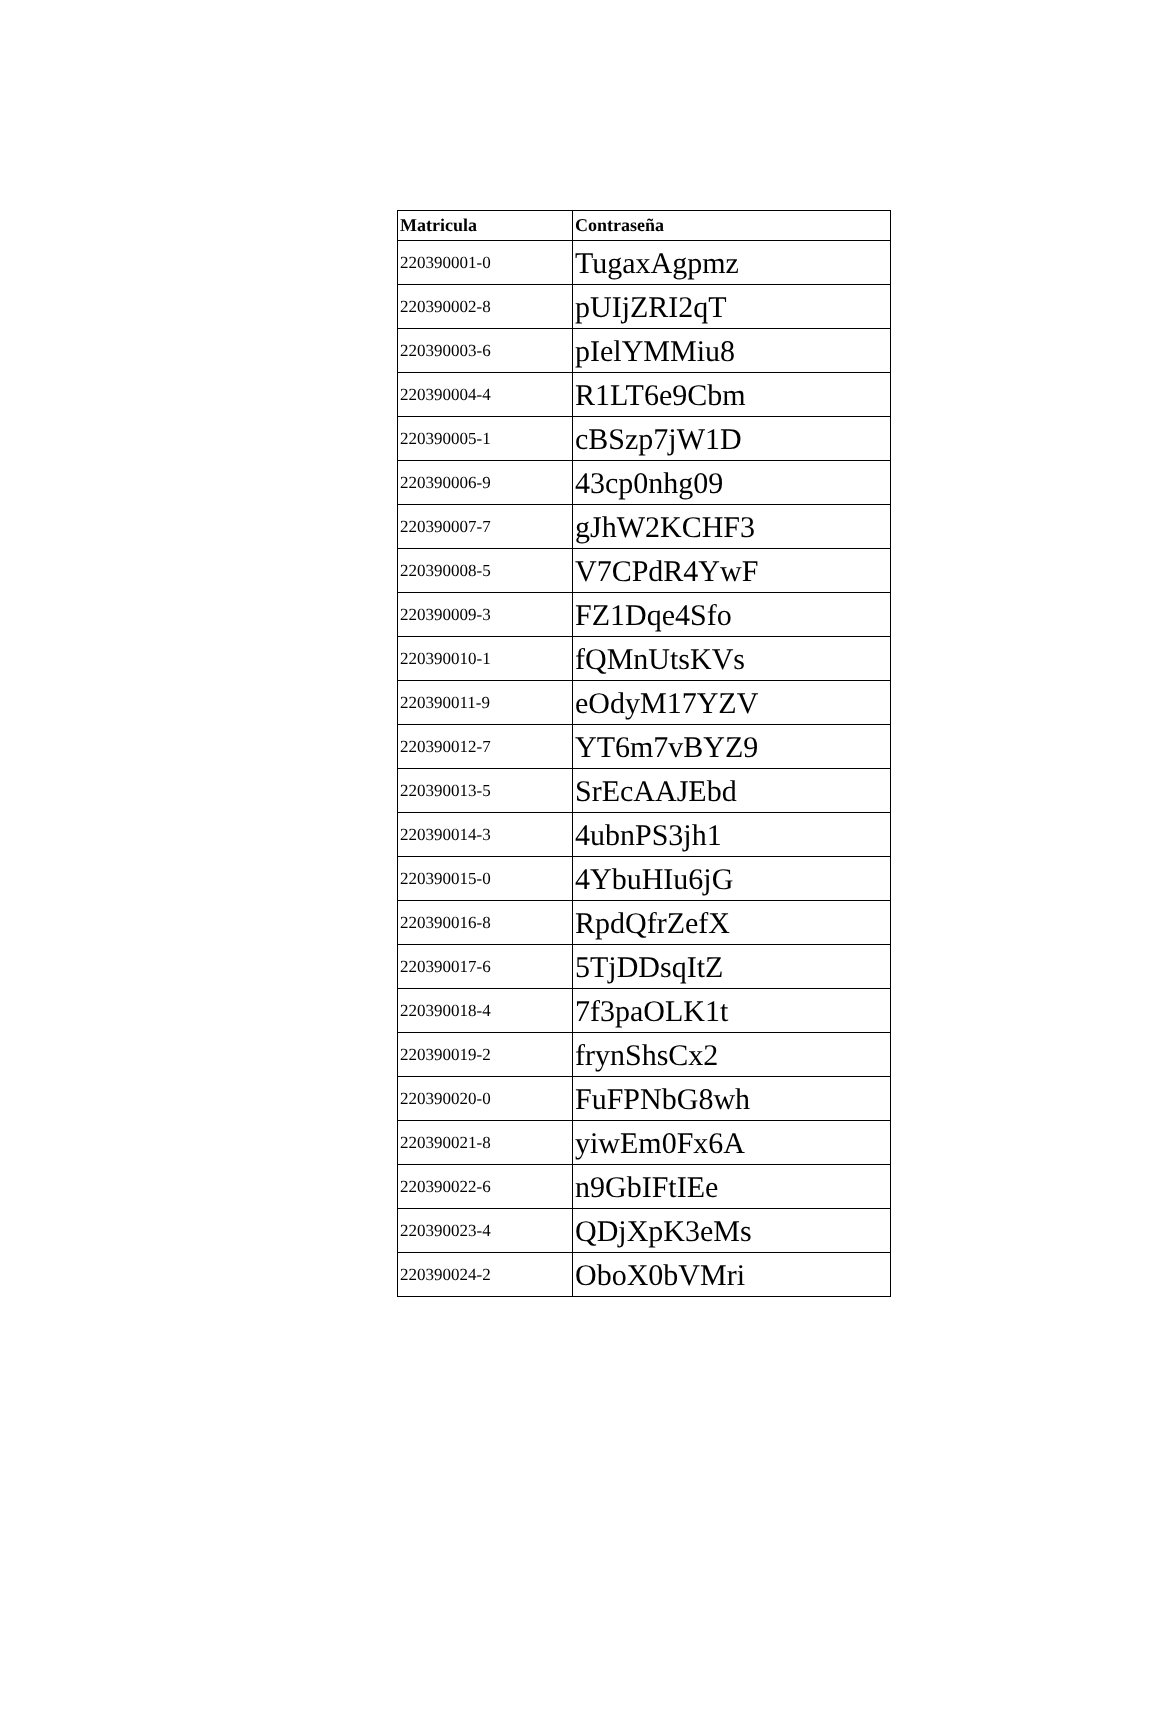| Matricula | Contraseña |
| --- | --- |
| 220390001-0 | TugaxAgpmz |
| 220390002-8 | pUIjZRI2qT |
| 220390003-6 | pIelYMMiu8 |
| 220390004-4 | R1LT6e9Cbm |
| 220390005-1 | cBSzp7jW1D |
| 220390006-9 | 43cp0nhg09 |
| 220390007-7 | gJhW2KCHF3 |
| 220390008-5 | V7CPdR4YwF |
| 220390009-3 | FZ1Dqe4Sfo |
| 220390010-1 | fQMnUtsKVs |
| 220390011-9 | eOdyM17YZV |
| 220390012-7 | YT6m7vBYZ9 |
| 220390013-5 | SrEcAAJEbd |
| 220390014-3 | 4ubnPS3jh1 |
| 220390015-0 | 4YbuHIu6jG |
| 220390016-8 | RpdQfrZefX |
| 220390017-6 | 5TjDDsqItZ |
| 220390018-4 | 7f3paOLK1t |
| 220390019-2 | frynShsCx2 |
| 220390020-0 | FuFPNbG8wh |
| 220390021-8 | yiwEm0Fx6A |
| 220390022-6 | n9GbIFtIEe |
| 220390023-4 | QDjXpK3eMs |
| 220390024-2 | OboX0bVMri |